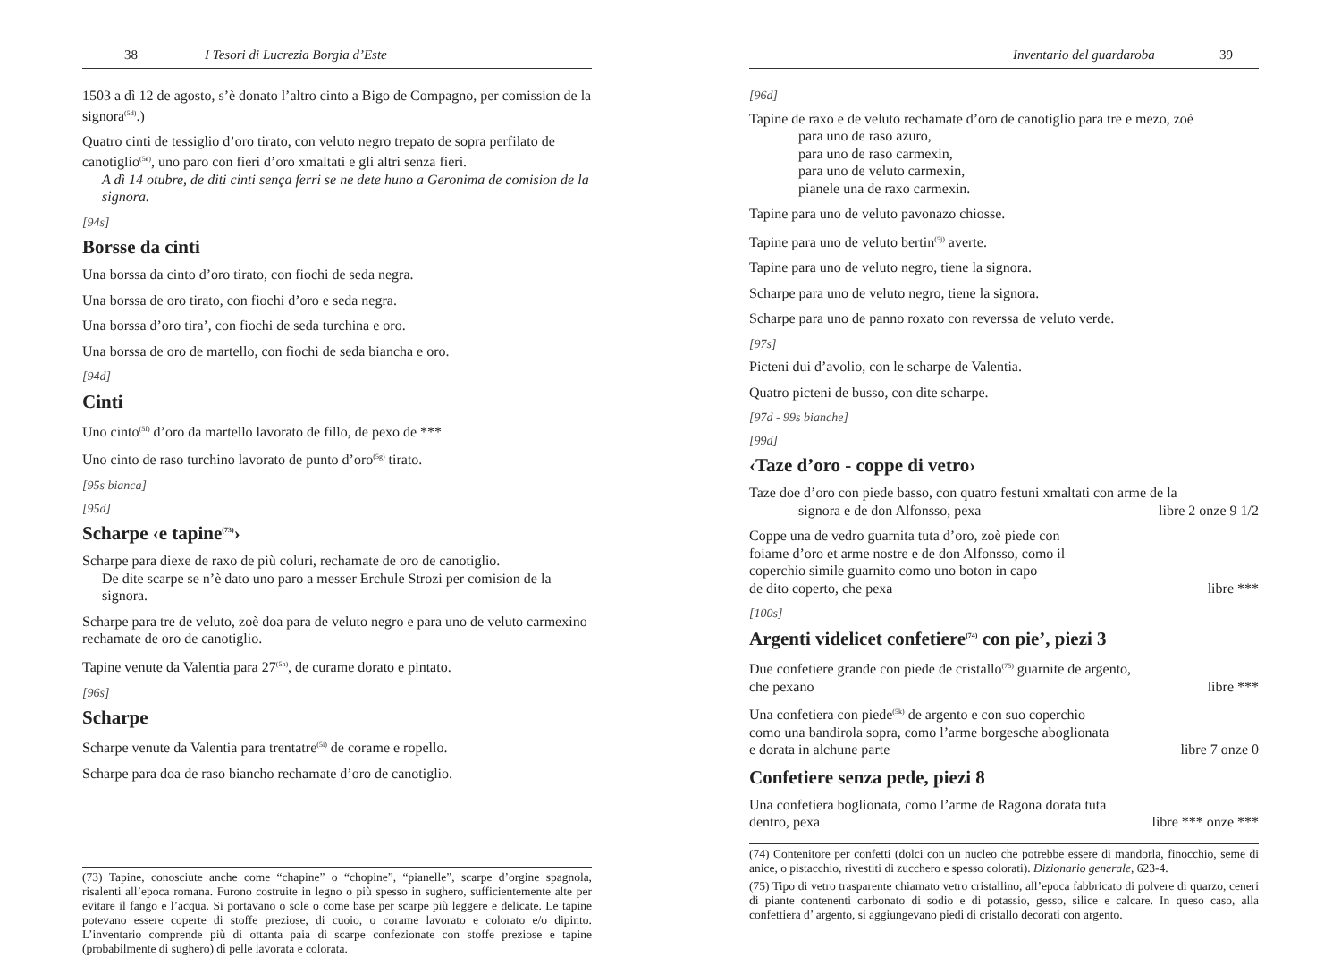38 I Tesori di Lucrezia Borgia d’Este
1503 a dì 12 de agosto, s’è donato l’altro cinto a Bigo de Compagno, per comission de la signora<sup>(5d)</sup>.)
Quatro cinti de tessiglio d’oro tirato, con veluto negro trepato de sopra perfilato de canotiglio<sup>(5e)</sup>, uno paro con fieri d’oro xmaltati e gli altri senza fieri.
A dì 14 otubre, de diti cinti sença ferri se ne dete huno a Geronima de comision de la signora.
[94s]
Borsse da cinti
Una borssa da cinto d’oro tirato, con fiochi de seda negra.
Una borssa de oro tirato, con fiochi d’oro e seda negra.
Una borssa d’oro tira’, con fiochi de seda turchina e oro.
Una borssa de oro de martello, con fiochi de seda biancha e oro.
[94d]
Cinti
Uno cinto<sup>(5f)</sup> d’oro da martello lavorato de fillo, de pexo de ***
Uno cinto de raso turchino lavorato de punto d’oro<sup>(5g)</sup> tirato.
[95s bianca]
[95d]
Scharpe ‹e tapine<sup>(73)</sup>›
Scharpe para diexe de raxo de più coluri, rechamate de oro de canotiglio.
De dite scarpe se n’è dato uno paro a messer Erchule Strozi per comision de la signora.
Scharpe para tre de veluto, zoè doa para de veluto negro e para uno de veluto carmexino rechamate de oro de canotiglio.
Tapine venute da Valentia para 27<sup>(5h)</sup>, de curame dorato e pintato.
[96s]
Scharpe
Scharpe venute da Valentia para trentatre<sup>(5i)</sup> de corame e ropello.
Scharpe para doa de raso biancho rechamate d’oro de canotiglio.
(73) Tapine, conosciute anche come “chapine” o “chopine”, “pianelle”, scarpe d’orgine spagnola, risalenti all’epoca romana. Furono costruite in legno o più spesso in sughero, sufficientemente alte per evitare il fango e l’acqua. Si portavano o sole o come base per scarpe più leggere e delicate. Le tapine potevano essere coperte di stoffe preziose, di cuoio, o corame lavorato e colorato e/o dipinto. L’inventario comprende più di ottanta paia di scarpe confezionate con stoffe preziose e tapine (probabilmente di sughero) di pelle lavorata e colorata.
Inventario del guardaroba 39
[96d]
Tapine de raxo e de veluto rechamate d’oro de canotiglio para tre e mezo, zoè
para uno de raso azuro,
para uno de raso carmexin,
para uno de veluto carmexin,
pianele una de raxo carmexin.
Tapine para uno de veluto pavonazo chiosse.
Tapine para uno de veluto bertin<sup>(5j)</sup> averte.
Tapine para uno de veluto negro, tiene la signora.
Scharpe para uno de veluto negro, tiene la signora.
Scharpe para uno de panno roxato con reverssa de veluto verde.
[97s]
Picteni dui d’avolio, con le scharpe de Valentia.
Quatro picteni de busso, con dite scharpe.
[97d - 99s bianche]
[99d]
‹Taze d’oro - coppe di vetro›
Taze doe d’oro con piede basso, con quatro festuni xmaltati con arme de la
signora e de don Alfonsso, pexa libre 2 onze 9 1/2
Coppe una de vedro guarnita tuta d’oro, zoè piede con
foiame d’oro et arme nostre e de don Alfonsso, como il
coperchio simile guarnito como uno boton in capo
de dito coperto, che pexa libre ***
[100s]
Argenti videlicet confetiere<sup>(74)</sup> con pie’, piezi 3
Due confetiere grande con piede de cristallo<sup>(75)</sup> guarnite de argento,
che pexano libre ***
Una confetiera con piede<sup>(5k)</sup> de argento e con suo coperchio
como una bandirola sopra, como l’arme borgesche aboglionata
e dorata in alchune parte libre 7 onze 0
Confetiere senza pede, piezi 8
Una confetiera boglionata, como l’arme de Ragona dorata tuta
dentro, pexa libre *** onze ***
(74) Contenitore per confetti (dolci con un nucleo che potrebbe essere di mandorla, finocchio, seme di anice, o pistacchio, rivestiti di zucchero e spesso colorati). Dizionario generale, 623-4.
(75) Tipo di vetro trasparente chiamato vetro cristallino, all’epoca fabbricato di polvere di quarzo, ceneri di piante contenenti carbonato di sodio e di potassio, gesso, silice e calcare. In queso caso, alla confettiera d’ argento, si aggiungevano piedi di cristallo decorati con argento.